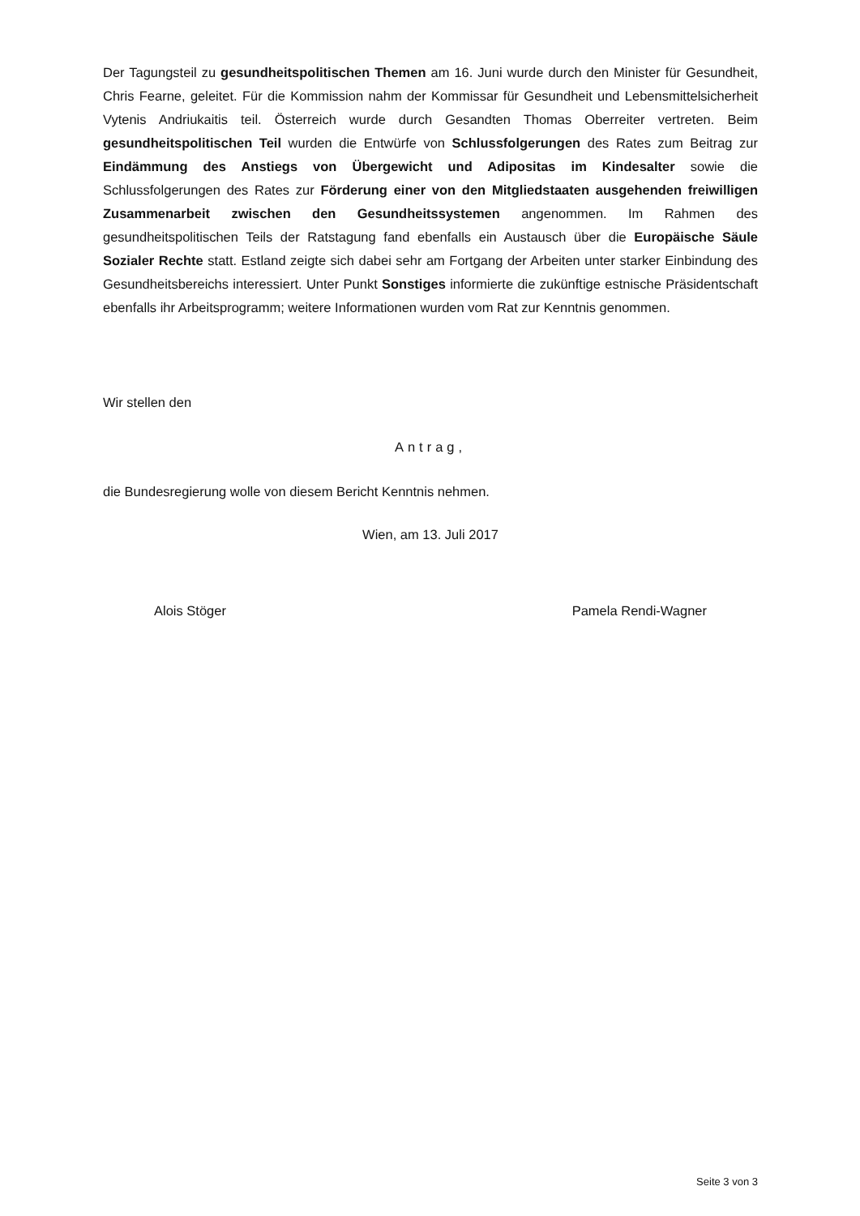Der Tagungsteil zu gesundheitspolitischen Themen am 16. Juni wurde durch den Minister für Gesundheit, Chris Fearne, geleitet. Für die Kommission nahm der Kommissar für Gesundheit und Lebensmittelsicherheit Vytenis Andriukaitis teil. Österreich wurde durch Gesandten Thomas Oberreiter vertreten. Beim gesundheitspolitischen Teil wurden die Entwürfe von Schlussfolgerungen des Rates zum Beitrag zur Eindämmung des Anstiegs von Übergewicht und Adipositas im Kindesalter sowie die Schlussfolgerungen des Rates zur Förderung einer von den Mitgliedstaaten ausgehenden freiwilligen Zusammenarbeit zwischen den Gesundheitssystemen angenommen. Im Rahmen des gesundheitspolitischen Teils der Ratstagung fand ebenfalls ein Austausch über die Europäische Säule Sozialer Rechte statt. Estland zeigte sich dabei sehr am Fortgang der Arbeiten unter starker Einbindung des Gesundheitsbereichs interessiert. Unter Punkt Sonstiges informierte die zukünftige estnische Präsidentschaft ebenfalls ihr Arbeitsprogramm; weitere Informationen wurden vom Rat zur Kenntnis genommen.
Wir stellen den
Antrag,
die Bundesregierung wolle von diesem Bericht Kenntnis nehmen.
Wien, am 13. Juli 2017
Alois Stöger Pamela Rendi-Wagner
Seite 3 von 3